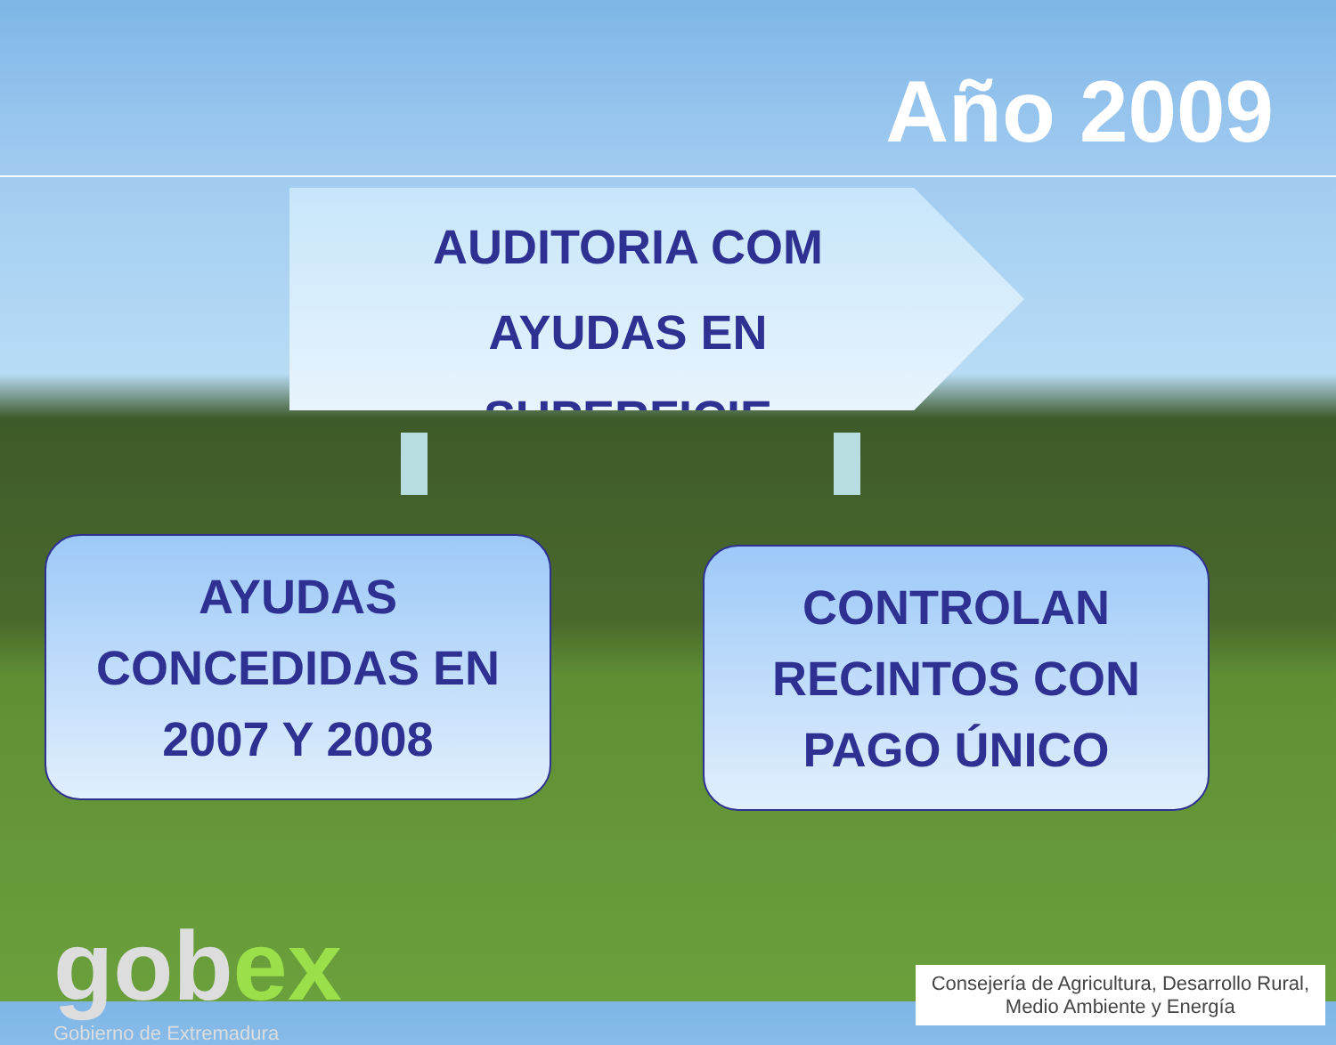Año 2009
AUDITORIA COM
AYUDAS EN SUPERFICIE
AYUDAS
CONCEDIDAS EN
2007 Y 2008
CONTROLAN
RECINTOS CON
PAGO ÚNICO
gobex
Gobierno de Extremadura
Consejería de Agricultura, Desarrollo Rural,
Medio Ambiente y Energía